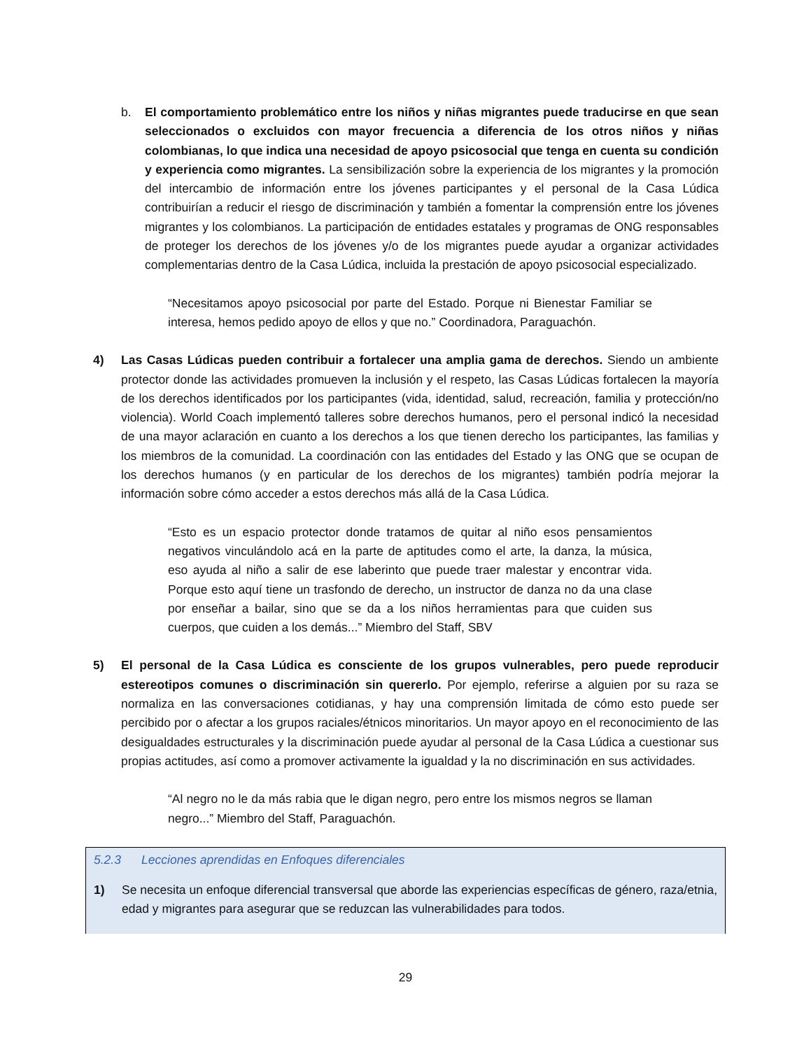b. El comportamiento problemático entre los niños y niñas migrantes puede traducirse en que sean seleccionados o excluidos con mayor frecuencia a diferencia de los otros niños y niñas colombianas, lo que indica una necesidad de apoyo psicosocial que tenga en cuenta su condición y experiencia como migrantes. La sensibilización sobre la experiencia de los migrantes y la promoción del intercambio de información entre los jóvenes participantes y el personal de la Casa Lúdica contribuirían a reducir el riesgo de discriminación y también a fomentar la comprensión entre los jóvenes migrantes y los colombianos. La participación de entidades estatales y programas de ONG responsables de proteger los derechos de los jóvenes y/o de los migrantes puede ayudar a organizar actividades complementarias dentro de la Casa Lúdica, incluida la prestación de apoyo psicosocial especializado.
“Necesitamos apoyo psicosocial por parte del Estado. Porque ni Bienestar Familiar se interesa, hemos pedido apoyo de ellos y que no.” Coordinadora, Paraguachón.
4) Las Casas Lúdicas pueden contribuir a fortalecer una amplia gama de derechos. Siendo un ambiente protector donde las actividades promueven la inclusión y el respeto, las Casas Lúdicas fortalecen la mayoría de los derechos identificados por los participantes (vida, identidad, salud, recreación, familia y protección/no violencia). World Coach implementó talleres sobre derechos humanos, pero el personal indicó la necesidad de una mayor aclaración en cuanto a los derechos a los que tienen derecho los participantes, las familias y los miembros de la comunidad. La coordinación con las entidades del Estado y las ONG que se ocupan de los derechos humanos (y en particular de los derechos de los migrantes) también podría mejorar la información sobre cómo acceder a estos derechos más allá de la Casa Lúdica.
“Esto es un espacio protector donde tratamos de quitar al niño esos pensamientos negativos vinculándolo acá en la parte de aptitudes como el arte, la danza, la música, eso ayuda al niño a salir de ese laberinto que puede traer malestar y encontrar vida. Porque esto aquí tiene un trasfondo de derecho, un instructor de danza no da una clase por enseñar a bailar, sino que se da a los niños herramientas para que cuiden sus cuerpos, que cuiden a los demás...” Miembro del Staff, SBV
5) El personal de la Casa Lúdica es consciente de los grupos vulnerables, pero puede reproducir estereotipos comunes o discriminación sin quererlo. Por ejemplo, referirse a alguien por su raza se normaliza en las conversaciones cotidianas, y hay una comprensión limitada de cómo esto puede ser percibido por o afectar a los grupos raciales/étnicos minoritarios. Un mayor apoyo en el reconocimiento de las desigualdades estructurales y la discriminación puede ayudar al personal de la Casa Lúdica a cuestionar sus propias actitudes, así como a promover activamente la igualdad y la no discriminación en sus actividades.
“Al negro no le da más rabia que le digan negro, pero entre los mismos negros se llaman negro...” Miembro del Staff, Paraguachón.
5.2.3 Lecciones aprendidas en Enfoques diferenciales
1) Se necesita un enfoque diferencial transversal que aborde las experiencias específicas de género, raza/etnia, edad y migrantes para asegurar que se reduzcan las vulnerabilidades para todos.
29